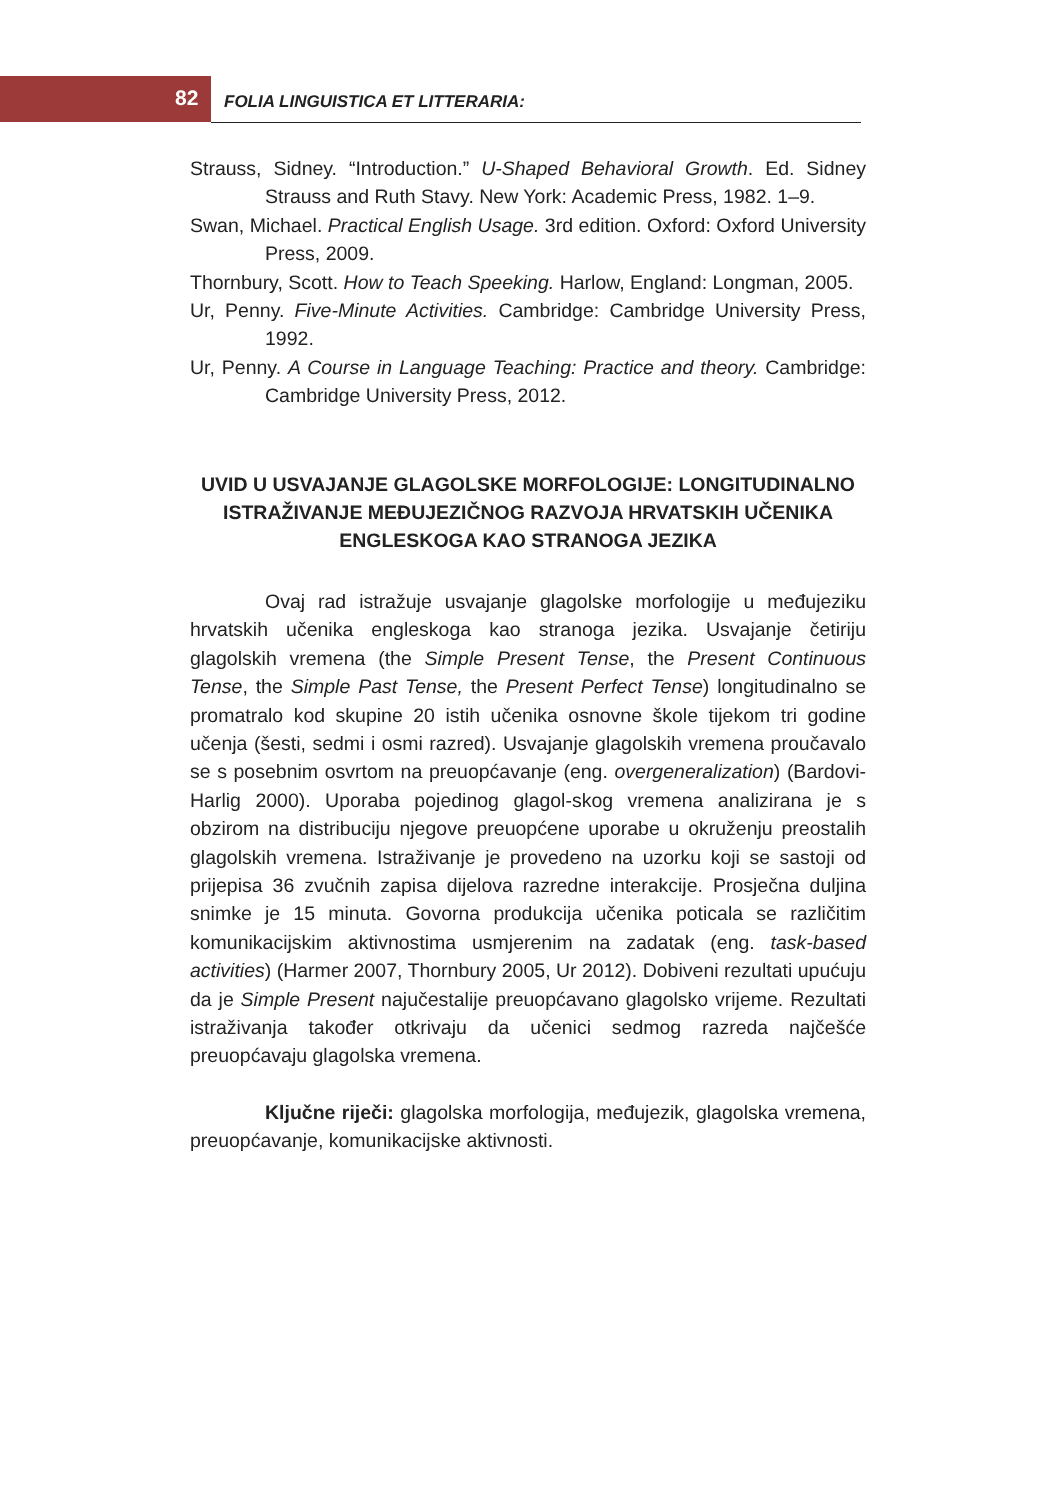82 FOLIA LINGUISTICA ET LITTERARIA:
Strauss, Sidney. “Introduction.” U-Shaped Behavioral Growth. Ed. Sidney Strauss and Ruth Stavy. New York: Academic Press, 1982. 1–9.
Swan, Michael. Practical English Usage. 3rd edition. Oxford: Oxford University Press, 2009.
Thornbury, Scott. How to Teach Speeking. Harlow, England: Longman, 2005.
Ur, Penny. Five-Minute Activities. Cambridge: Cambridge University Press, 1992.
Ur, Penny. A Course in Language Teaching: Practice and theory. Cambridge: Cambridge University Press, 2012.
UVID U USVAJANJE GLAGOLSKE MORFOLOGIJE: LONGITUDINALNO ISTRAŽIVANJE MEĐUJEZIČNOG RAZVOJA HRVATSKIH UČENIKA ENGLESKOGA KAO STRANOGA JEZIKA
Ovaj rad istražuje usvajanje glagolske morfologije u međujeziku hrvatskih učenika engleskoga kao stranoga jezika. Usvajanje četiriju glagolskih vremena (the Simple Present Tense, the Present Continuous Tense, the Simple Past Tense, the Present Perfect Tense) longitudinalno se promatralo kod skupine 20 istih učenika osnovne škole tijekom tri godine učenja (šesti, sedmi i osmi razred). Usvajanje glagolskih vremena proučavalo se s posebnim osvrtom na preuopćavanje (eng. overgeneralization) (Bardovi-Harlig 2000). Uporaba pojedinog glagol-skog vremena analizirana je s obzirom na distribuciju njegove preuopćene uporabe u okruženju preostalih glagolskih vremena. Istraživanje je provedeno na uzorku koji se sastoji od prijepisa 36 zvučnih zapisa dijelova razredne interakcije. Prosječna duljina snimke je 15 minuta. Govorna produkcija učenika poticala se različitim komunikacijskim aktivnostima usmjerenim na zadatak (eng. task-based activities) (Harmer 2007, Thornbury 2005, Ur 2012). Dobiveni rezultati upućuju da je Simple Present najučestalije preuopćavano glagolsko vrijeme. Rezultati istraživanja također otkrivaju da učenici sedmog razreda najčešće preuopćavaju glagolska vremena.
Ključne riječi: glagolska morfologija, međujezik, glagolska vremena, preuopćavanje, komunikacijske aktivnosti.